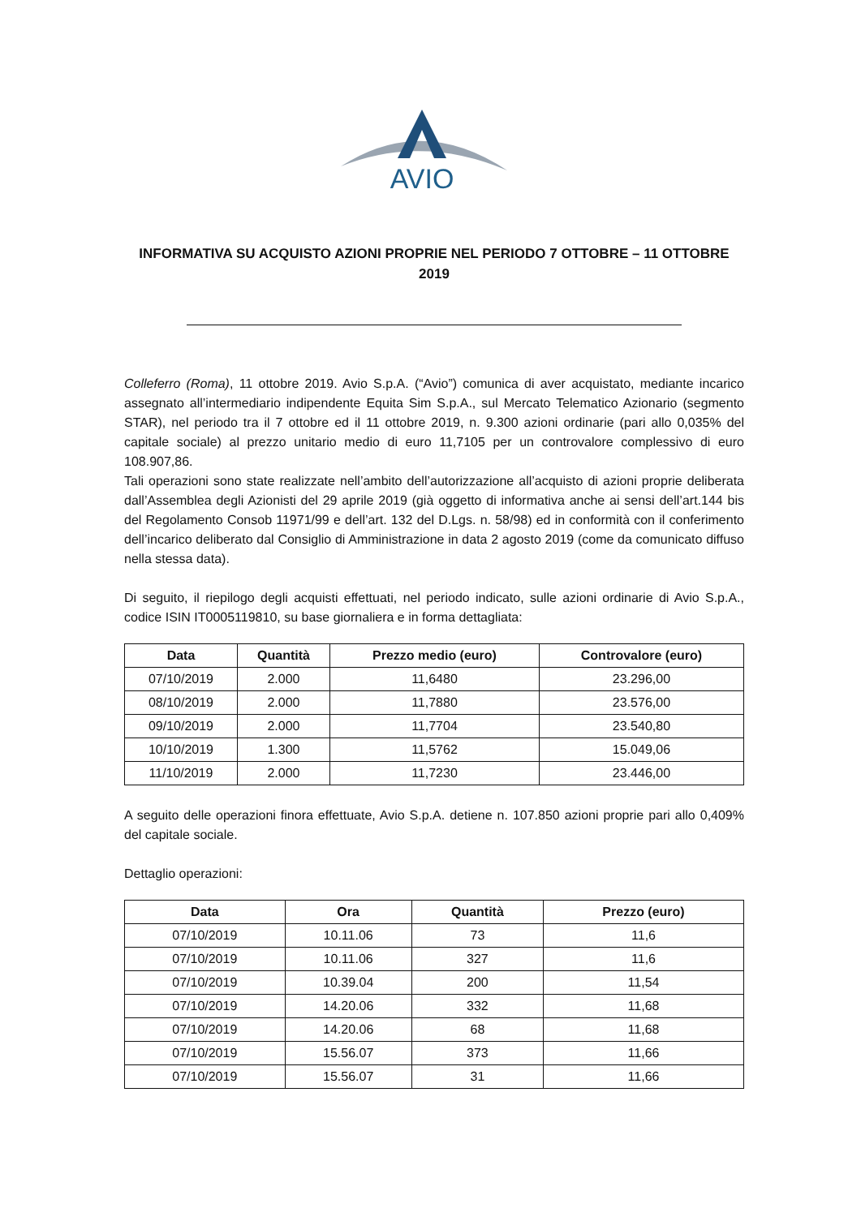AVIO
INFORMATIVA SU ACQUISTO AZIONI PROPRIE NEL PERIODO 7 OTTOBRE – 11 OTTOBRE 2019
Colleferro (Roma), 11 ottobre 2019. Avio S.p.A. (“Avio”) comunica di aver acquistato, mediante incarico assegnato all’intermediario indipendente Equita Sim S.p.A., sul Mercato Telematico Azionario (segmento STAR), nel periodo tra il 7 ottobre ed il 11 ottobre 2019, n. 9.300 azioni ordinarie (pari allo 0,035% del capitale sociale) al prezzo unitario medio di euro 11,7105 per un controvalore complessivo di euro 108.907,86.
Tali operazioni sono state realizzate nell’ambito dell’autorizzazione all’acquisto di azioni proprie deliberata dall’Assemblea degli Azionisti del 29 aprile 2019 (già oggetto di informativa anche ai sensi dell’art.144 bis del Regolamento Consob 11971/99 e dell’art. 132 del D.Lgs. n. 58/98) ed in conformità con il conferimento dell’incarico deliberato dal Consiglio di Amministrazione in data 2 agosto 2019 (come da comunicato diffuso nella stessa data).
Di seguito, il riepilogo degli acquisti effettuati, nel periodo indicato, sulle azioni ordinarie di Avio S.p.A., codice ISIN IT0005119810, su base giornaliera e in forma dettagliata:
| Data | Quantità | Prezzo medio (euro) | Controvalore (euro) |
| --- | --- | --- | --- |
| 07/10/2019 | 2.000 | 11,6480 | 23.296,00 |
| 08/10/2019 | 2.000 | 11,7880 | 23.576,00 |
| 09/10/2019 | 2.000 | 11,7704 | 23.540,80 |
| 10/10/2019 | 1.300 | 11,5762 | 15.049,06 |
| 11/10/2019 | 2.000 | 11,7230 | 23.446,00 |
A seguito delle operazioni finora effettuate, Avio S.p.A. detiene n. 107.850 azioni proprie pari allo 0,409% del capitale sociale.
Dettaglio operazioni:
| Data | Ora | Quantità | Prezzo (euro) |
| --- | --- | --- | --- |
| 07/10/2019 | 10.11.06 | 73 | 11,6 |
| 07/10/2019 | 10.11.06 | 327 | 11,6 |
| 07/10/2019 | 10.39.04 | 200 | 11,54 |
| 07/10/2019 | 14.20.06 | 332 | 11,68 |
| 07/10/2019 | 14.20.06 | 68 | 11,68 |
| 07/10/2019 | 15.56.07 | 373 | 11,66 |
| 07/10/2019 | 15.56.07 | 31 | 11,66 |